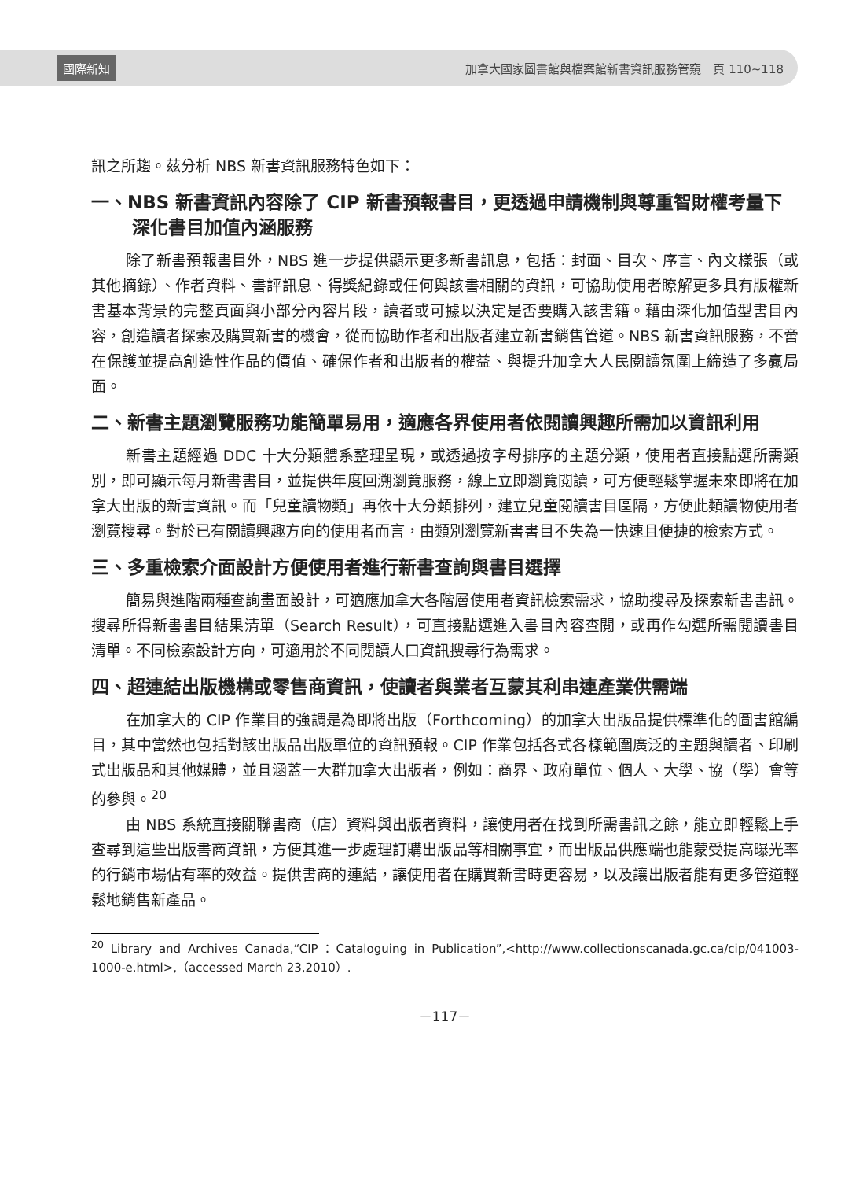國際新知 加拿大國家圖書館與檔案館新書資訊服務管窺　頁 110~118
訊之所趨。茲分析 NBS 新書資訊服務特色如下：
一、NBS 新書資訊內容除了 CIP 新書預報書目，更透過申請機制與尊重智財權考量下深化書目加值內涵服務
除了新書預報書目外，NBS 進一步提供顯示更多新書訊息，包括：封面、目次、序言、內文樣張（或其他摘錄）、作者資料、書評訊息、得獎紀錄或任何與該書相關的資訊，可協助使用者瞭解更多具有版權新書基本背景的完整頁面與小部分內容片段，讀者或可據以決定是否要購入該書籍。藉由深化加值型書目內容，創造讀者探索及購買新書的機會，從而協助作者和出版者建立新書銷售管道。NBS 新書資訊服務，不啻在保護並提高創造性作品的價值、確保作者和出版者的權益、與提升加拿大人民閱讀氛圍上締造了多贏局面。
二、新書主題瀏覽服務功能簡單易用，適應各界使用者依閱讀興趣所需加以資訊利用
新書主題經過 DDC 十大分類體系整理呈現，或透過按字母排序的主題分類，使用者直接點選所需類別，即可顯示每月新書書目，並提供年度回溯瀏覽服務，線上立即瀏覽閱讀，可方便輕鬆掌握未來即將在加拿大出版的新書資訊。而「兒童讀物類」再依十大分類排列，建立兒童閱讀書目區隔，方便此類讀物使用者瀏覽搜尋。對於已有閱讀興趣方向的使用者而言，由類別瀏覽新書書目不失為一快速且便捷的檢索方式。
三、多重檢索介面設計方便使用者進行新書查詢與書目選擇
簡易與進階兩種查詢畫面設計，可適應加拿大各階層使用者資訊檢索需求，協助搜尋及探索新書書訊。搜尋所得新書書目結果清單（Search Result），可直接點選進入書目內容查閱，或再作勾選所需閱讀書目清單。不同檢索設計方向，可適用於不同閱讀人口資訊搜尋行為需求。
四、超連結出版機構或零售商資訊，使讀者與業者互蒙其利串連產業供需端
在加拿大的 CIP 作業目的強調是為即將出版（Forthcoming）的加拿大出版品提供標準化的圖書館編目，其中當然也包括對該出版品出版單位的資訊預報。CIP 作業包括各式各樣範圍廣泛的主題與讀者、印刷式出版品和其他媒體，並且涵蓋一大群加拿大出版者，例如：商界、政府單位、個人、大學、協（學）會等的參與。<sup>20</sup>
由 NBS 系統直接關聯書商（店）資料與出版者資料，讓使用者在找到所需書訊之餘，能立即輕鬆上手查尋到這些出版書商資訊，方便其進一步處理訂購出版品等相關事宜，而出版品供應端也能蒙受提高曝光率的行銷市場佔有率的效益。提供書商的連結，讓使用者在購買新書時更容易，以及讓出版者能有更多管道輕鬆地銷售新產品。
<sup>20</sup> Library and Archives Canada,“CIP：Cataloguing in Publication”,<http://www.collectionscanada.gc.ca/cip/041003-1000-e.html>,（accessed March 23,2010）.
－117－